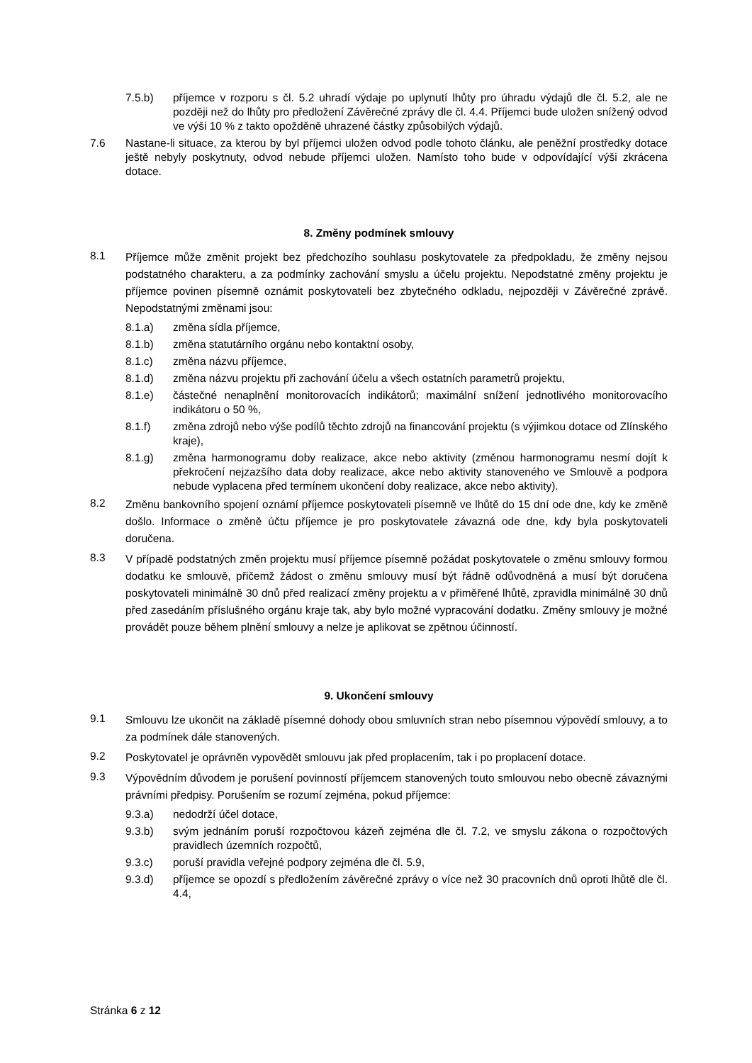7.5.b) příjemce v rozporu s čl. 5.2 uhradí výdaje po uplynutí lhůty pro úhradu výdajů dle čl. 5.2, ale ne později než do lhůty pro předložení Závěrečné zprávy dle čl. 4.4. Příjemci bude uložen snížený odvod ve výši 10 % z takto opožděně uhrazené částky způsobilých výdajů.
7.6 Nastane-li situace, za kterou by byl příjemci uložen odvod podle tohoto článku, ale peněžní prostředky dotace ještě nebyly poskytnuty, odvod nebude příjemci uložen. Namísto toho bude v odpovídající výši zkrácena dotace.
8. Změny podmínek smlouvy
8.1
Příjemce může změnit projekt bez předchozího souhlasu poskytovatele za předpokladu, že změny nejsou podstatného charakteru, a za podmínky zachování smyslu a účelu projektu. Nepodstatné změny projektu je příjemce povinen písemně oznámit poskytovateli bez zbytečného odkladu, nejpozději v Závěrečné zprávě. Nepodstatnými změnami jsou:
8.1.a) změna sídla příjemce,
8.1.b) změna statutárního orgánu nebo kontaktní osoby,
8.1.c) změna názvu příjemce,
8.1.d) změna názvu projektu při zachování účelu a všech ostatních parametrů projektu,
8.1.e) částečné nenaplnění monitorovacích indikátorů; maximální snížení jednotlivého monitorovacího indikátoru o 50 %,
8.1.f) změna zdrojů nebo výše podílů těchto zdrojů na financování projektu (s výjimkou dotace od Zlínského kraje),
8.1.g) změna harmonogramu doby realizace, akce nebo aktivity (změnou harmonogramu nesmí dojít k překročení nejzazšího data doby realizace, akce nebo aktivity stanoveného ve Smlouvě a podpora nebude vyplacena před termínem ukončení doby realizace, akce nebo aktivity).
8.2
Změnu bankovního spojení oznámí příjemce poskytovateli písemně ve lhůtě do 15 dní ode dne, kdy ke změně došlo. Informace o změně účtu příjemce je pro poskytovatele závazná ode dne, kdy byla poskytovateli doručena.
8.3
V případě podstatných změn projektu musí příjemce písemně požádat poskytovatele o změnu smlouvy formou dodatku ke smlouvě, přičemž žádost o změnu smlouvy musí být řádně odůvodněná a musí být doručena poskytovateli minimálně 30 dnů před realizací změny projektu a v přiměřené lhůtě, zpravidla minimálně 30 dnů před zasedáním příslušného orgánu kraje tak, aby bylo možné vypracování dodatku. Změny smlouvy je možné provádět pouze během plnění smlouvy a nelze je aplikovat se zpětnou účinností.
9. Ukončení smlouvy
9.1
Smlouvu lze ukončit na základě písemné dohody obou smluvních stran nebo písemnou výpovědí smlouvy, a to za podmínek dále stanovených.
9.2
Poskytovatel je oprávněn vypovědět smlouvu jak před proplacením, tak i po proplacení dotace.
9.3
Výpovědním důvodem je porušení povinností příjemcem stanovených touto smlouvou nebo obecně závaznými právními předpisy. Porušením se rozumí zejména, pokud příjemce:
9.3.a) nedodrží účel dotace,
9.3.b) svým jednáním poruší rozpočtovou kázeň zejména dle čl. 7.2, ve smyslu zákona o rozpočtových pravidlech územních rozpočtů,
9.3.c) poruší pravidla veřejné podpory zejména dle čl. 5.9,
9.3.d) příjemce se opozdí s předložením závěrečné zprávy o více než 30 pracovních dnů oproti lhůtě dle čl. 4.4,
Stránka 6 z 12